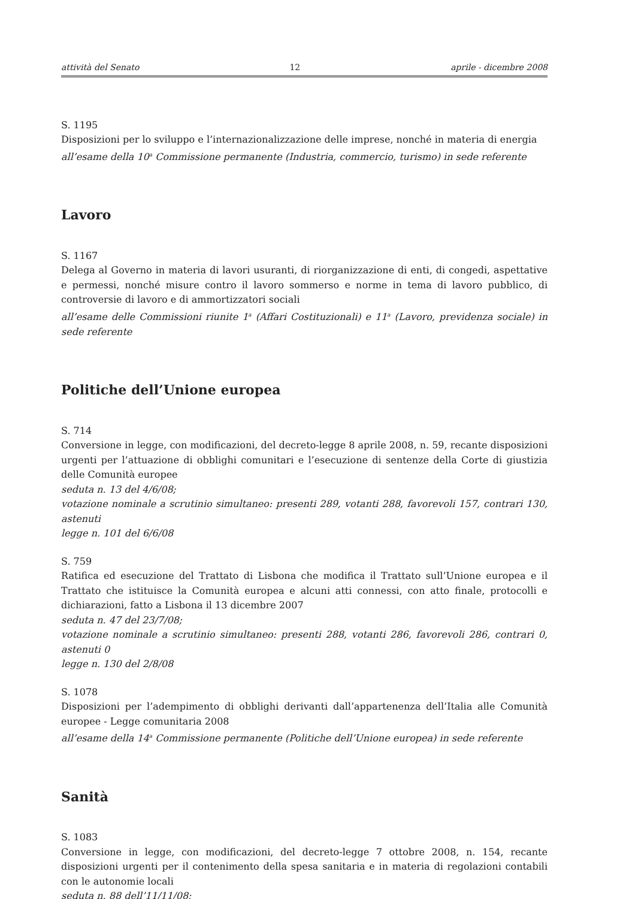attività del Senato 12 aprile - dicembre 2008
S. 1195
Disposizioni per lo sviluppo e l’internazionalizzazione delle imprese, nonché in materia di energia
all’esame della 10<sup>a</sup> Commissione permanente (Industria, commercio, turismo) in sede referente
Lavoro
S. 1167
Delega al Governo in materia di lavori usuranti, di riorganizzazione di enti, di congedi, aspettative e permessi, nonché misure contro il lavoro sommerso e norme in tema di lavoro pubblico, di controversie di lavoro e di ammortizzatori sociali
all’esame delle Commissioni riunite 1<sup>a</sup> (Affari Costituzionali) e 11<sup>a</sup> (Lavoro, previdenza sociale) in sede referente
Politiche dell’Unione europea
S. 714
Conversione in legge, con modificazioni, del decreto-legge 8 aprile 2008, n. 59, recante disposizioni urgenti per l’attuazione di obblighi comunitari e l’esecuzione di sentenze della Corte di giustizia delle Comunità europee
seduta n. 13 del 4/6/08;
votazione nominale a scrutinio simultaneo: presenti 289, votanti 288, favorevoli 157, contrari 130, astenuti
legge n. 101 del 6/6/08
S. 759
Ratifica ed esecuzione del Trattato di Lisbona che modifica il Trattato sull’Unione europea e il Trattato che istituisce la Comunità europea e alcuni atti connessi, con atto finale, protocolli e dichiarazioni, fatto a Lisbona il 13 dicembre 2007
seduta n. 47 del 23/7/08;
votazione nominale a scrutinio simultaneo: presenti 288, votanti 286, favorevoli 286, contrari 0, astenuti 0
legge n. 130 del 2/8/08
S. 1078
Disposizioni per l’adempimento di obblighi derivanti dall’appartenenza dell’Italia alle Comunità europee - Legge comunitaria 2008
all’esame della 14<sup>a</sup> Commissione permanente (Politiche dell’Unione europea) in sede referente
Sanità
S. 1083
Conversione in legge, con modificazioni, del decreto-legge 7 ottobre 2008, n. 154, recante disposizioni urgenti per il contenimento della spesa sanitaria e in materia di regolazioni contabili con le autonomie locali
seduta n. 88 dell’11/11/08;